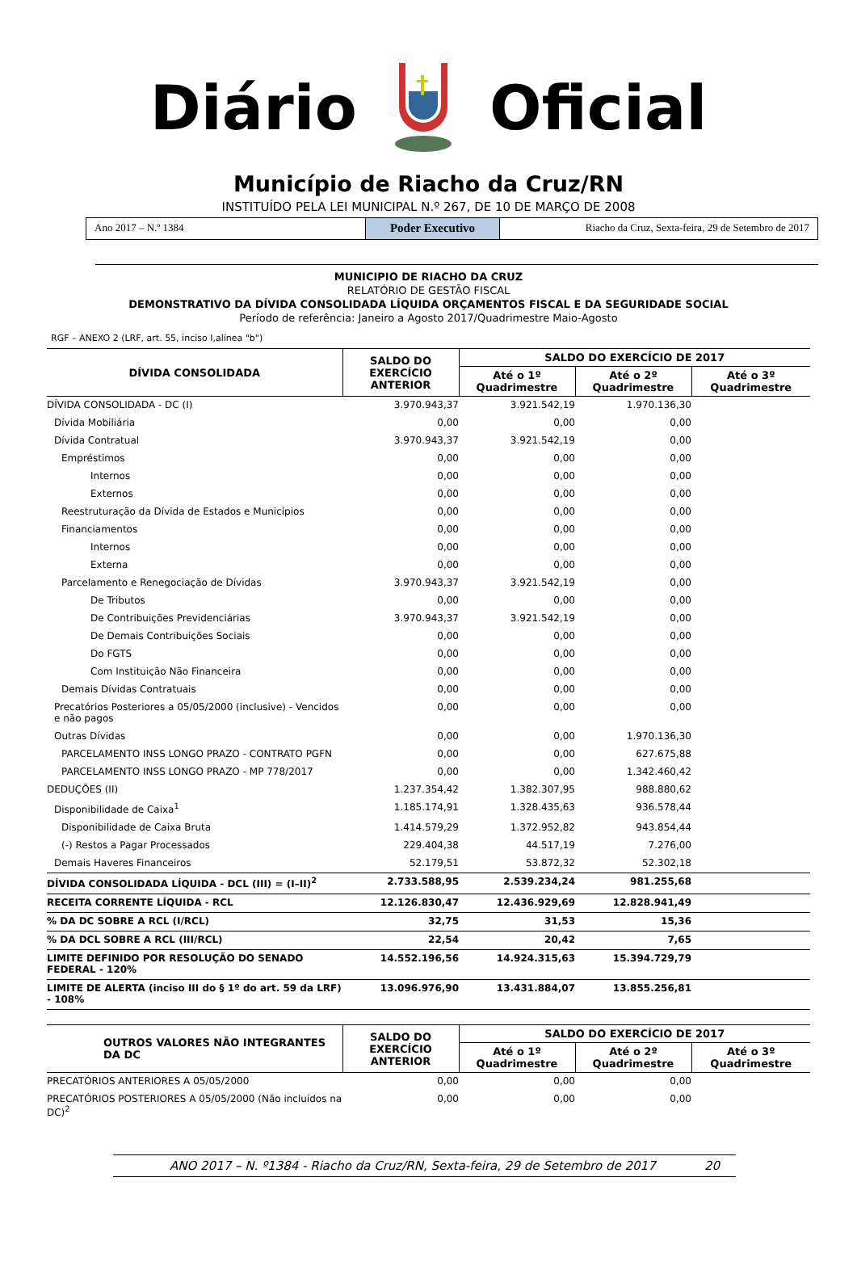Diário Oficial
Município de Riacho da Cruz/RN
INSTITUÍDO PELA LEI MUNICIPAL N.º 267, DE 10 DE MARÇO DE 2008
Ano 2017 – N.º 1384
Poder Executivo
Riacho da Cruz, Sexta-feira, 29 de Setembro de 2017
MUNICIPIO DE RIACHO DA CRUZ
RELATÓRIO DE GESTÃO FISCAL
DEMONSTRATIVO DA DÍVIDA CONSOLIDADA LÍQUIDA ORÇAMENTOS FISCAL E DA SEGURIDADE SOCIAL
Período de referência: Janeiro a Agosto 2017/Quadrimestre Maio-Agosto
RGF – ANEXO 2 (LRF, art. 55, inciso I,alínea "b")
| DÍVIDA CONSOLIDADA | SALDO DO EXERCÍCIO ANTERIOR | SALDO DO EXERCÍCIO DE 2017 | | |
| --- | --- | --- | --- | --- |
| | | Até o 1º Quadrimestre | Até o 2º Quadrimestre | Até o 3º Quadrimestre |
| DÍVIDA CONSOLIDADA - DC (I) | 3.970.943,37 | 3.921.542,19 | 1.970.136,30 | |
| Dívida Mobiliária | 0,00 | 0,00 | 0,00 | |
| Dívida Contratual | 3.970.943,37 | 3.921.542,19 | 0,00 | |
| Empréstimos | 0,00 | 0,00 | 0,00 | |
| Internos | 0,00 | 0,00 | 0,00 | |
| Externos | 0,00 | 0,00 | 0,00 | |
| Reestruturação da Dívida de Estados e Municípios | 0,00 | 0,00 | 0,00 | |
| Financiamentos | 0,00 | 0,00 | 0,00 | |
| Internos | 0,00 | 0,00 | 0,00 | |
| Externa | 0,00 | 0,00 | 0,00 | |
| Parcelamento e Renegociação de Dívidas | 3.970.943,37 | 3.921.542,19 | 0,00 | |
| De Tributos | 0,00 | 0,00 | 0,00 | |
| De Contribuições Previdenciárias | 3.970.943,37 | 3.921.542,19 | 0,00 | |
| De Demais Contribuições Sociais | 0,00 | 0,00 | 0,00 | |
| Do FGTS | 0,00 | 0,00 | 0,00 | |
| Com Instituição Não Financeira | 0,00 | 0,00 | 0,00 | |
| Demais Dívidas Contratuais | 0,00 | 0,00 | 0,00 | |
| Precatórios Posteriores a 05/05/2000 (inclusive) - Vencidos e não pagos | 0,00 | 0,00 | 0,00 | |
| Outras Dívidas | 0,00 | 0,00 | 1.970.136,30 | |
| PARCELAMENTO INSS LONGO PRAZO - CONTRATO PGFN | 0,00 | 0,00 | 627.675,88 | |
| PARCELAMENTO INSS LONGO PRAZO - MP 778/2017 | 0,00 | 0,00 | 1.342.460,42 | |
| DEDUÇÕES (II) | 1.237.354,42 | 1.382.307,95 | 988.880,62 | |
| Disponibilidade de Caixa<sup>1</sup> | 1.185.174,91 | 1.328.435,63 | 936.578,44 | |
| Disponibilidade de Caixa Bruta | 1.414.579,29 | 1.372.952,82 | 943.854,44 | |
| (-) Restos a Pagar Processados | 229.404,38 | 44.517,19 | 7.276,00 | |
| Demais Haveres Financeiros | 52.179,51 | 53.872,32 | 52.302,18 | |
| DÍVIDA CONSOLIDADA LÍQUIDA - DCL (III) = (I–II)<sup>2</sup> | 2.733.588,95 | 2.539.234,24 | 981.255,68 | |
| RECEITA CORRENTE LÍQUIDA - RCL | 12.126.830,47 | 12.436.929,69 | 12.828.941,49 | |
| % DA DC SOBRE A RCL (I/RCL) | 32,75 | 31,53 | 15,36 | |
| % DA DCL SOBRE A RCL (III/RCL) | 22,54 | 20,42 | 7,65 | |
| LIMITE DEFINIDO POR RESOLUÇÃO DO SENADO FEDERAL - 120% | 14.552.196,56 | 14.924.315,63 | 15.394.729,79 | |
| LIMITE DE ALERTA (inciso III do § 1º do art. 59 da LRF) - 108% | 13.096.976,90 | 13.431.884,07 | 13.855.256,81 | |
| OUTROS VALORES NÃO INTEGRANTES DA DC | SALDO DO EXERCÍCIO ANTERIOR | SALDO DO EXERCÍCIO DE 2017 | | |
| --- | --- | --- | --- | --- |
| | | Até o 1º Quadrimestre | Até o 2º Quadrimestre | Até o 3º Quadrimestre |
| PRECATÓRIOS ANTERIORES A 05/05/2000 | 0,00 | 0,00 | 0,00 | |
| PRECATÓRIOS POSTERIORES A 05/05/2000 (Não incluídos na DC)<sup>2</sup> | 0,00 | 0,00 | 0,00 | |
ANO 2017 – N. º1384 - Riacho da Cruz/RN, Sexta-feira, 29 de Setembro de 2017 20